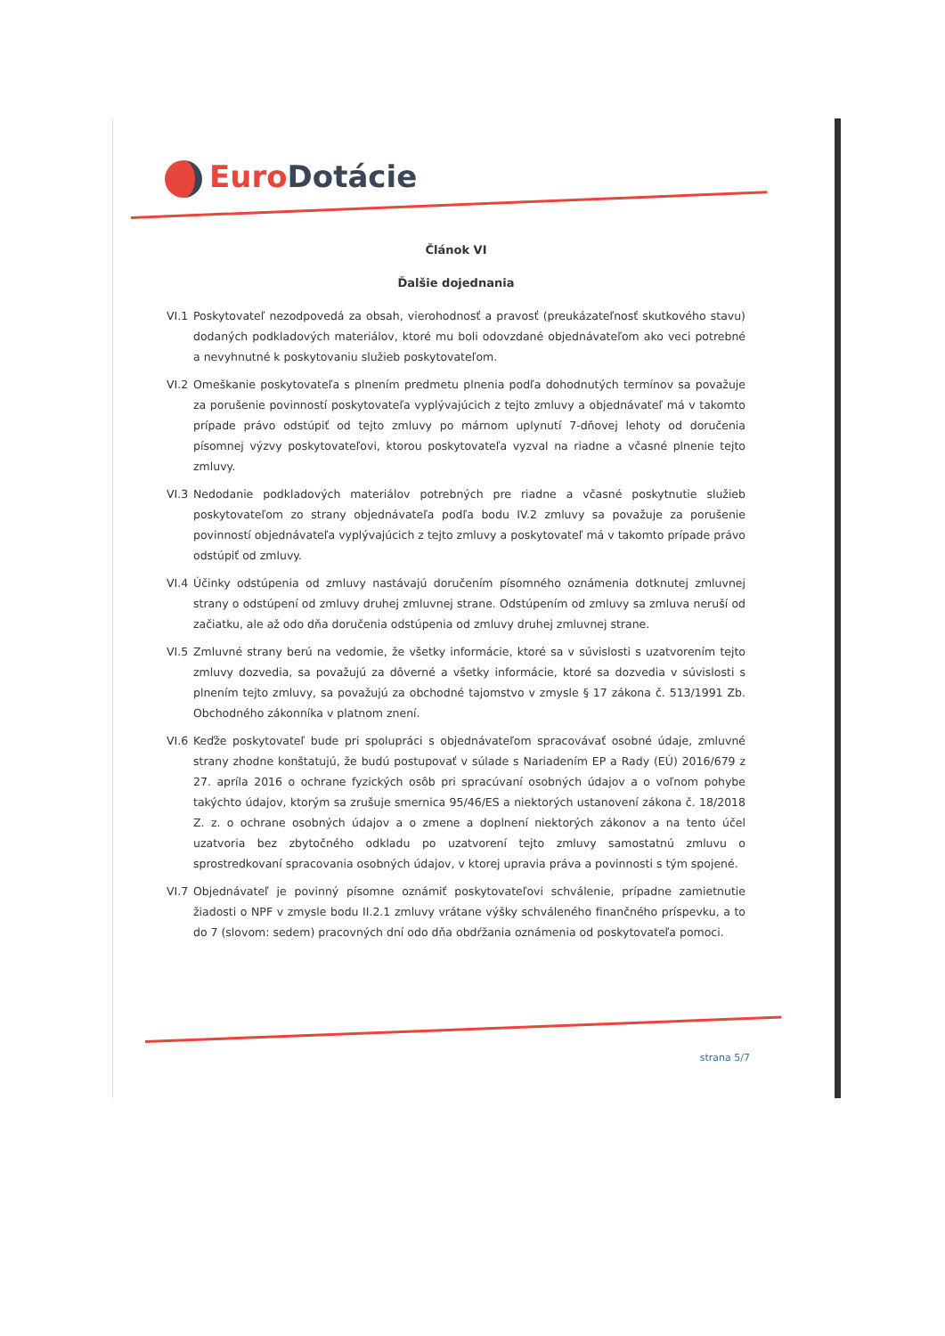Euro Dotácie
Článok VI
Ďalšie dojednania
VI.1 Poskytovateľ nezodpovedá za obsah, vierohodnosť a pravosť (preukázateľnosť skutkového stavu) dodaných podkladových materiálov, ktoré mu boli odovzdané objednávateľom ako veci potrebné a nevyhnutné k poskytovaniu služieb poskytovateľom.
VI.2 Omeškanie poskytovateľa s plnením predmetu plnenia podľa dohodnutých termínov sa považuje za porušenie povinností poskytovateľa vyplývajúcich z tejto zmluvy a objednávateľ má v takomto prípade právo odstúpiť od tejto zmluvy po márnom uplynutí 7-dňovej lehoty od doručenia písomnej výzvy poskytovateľovi, ktorou poskytovateľa vyzval na riadne a včasné plnenie tejto zmluvy.
VI.3 Nedodanie podkladových materiálov potrebných pre riadne a včasné poskytnutie služieb poskytovateľom zo strany objednávateľa podľa bodu IV.2 zmluvy sa považuje za porušenie povinností objednávateľa vyplývajúcich z tejto zmluvy a poskytovateľ má v takomto prípade právo odstúpiť od zmluvy.
VI.4 Účinky odstúpenia od zmluvy nastávajú doručením písomného oznámenia dotknutej zmluvnej strany o odstúpení od zmluvy druhej zmluvnej strane. Odstúpením od zmluvy sa zmluva neruší od začiatku, ale až odo dňa doručenia odstúpenia od zmluvy druhej zmluvnej strane.
VI.5 Zmluvné strany berú na vedomie, že všetky informácie, ktoré sa v súvislosti s uzatvorením tejto zmluvy dozvedia, sa považujú za dôverné a všetky informácie, ktoré sa dozvedia v súvislosti s plnením tejto zmluvy, sa považujú za obchodné tajomstvo v zmysle § 17 zákona č. 513/1991 Zb. Obchodného zákonníka v platnom znení.
VI.6 Keďže poskytovateľ bude pri spolupráci s objednávateľom spracovávať osobné údaje, zmluvné strany zhodne konštatujú, že budú postupovať v súlade s Nariadením EP a Rady (EÚ) 2016/679 z 27. apríla 2016 o ochrane fyzických osôb pri spracúvaní osobných údajov a o voľnom pohybe takýchto údajov, ktorým sa zrušuje smernica 95/46/ES a niektorých ustanovení zákona č. 18/2018 Z. z. o ochrane osobných údajov a o zmene a doplnení niektorých zákonov a na tento účel uzatvoria bez zbytočného odkladu po uzatvorení tejto zmluvy samostatnú zmluvu o sprostredkovaní spracovania osobných údajov, v ktorej upravia práva a povinnosti s tým spojené.
VI.7 Objednávateľ je povinný písomne oznámiť poskytovateľovi schválenie, prípadne zamietnutie žiadosti o NPF v zmysle bodu II.2.1 zmluvy vrátane výšky schváleného finančného príspevku, a to do 7 (slovom: sedem) pracovných dní odo dňa obdŕžania oznámenia od poskytovateľa pomoci.
strana 5/7